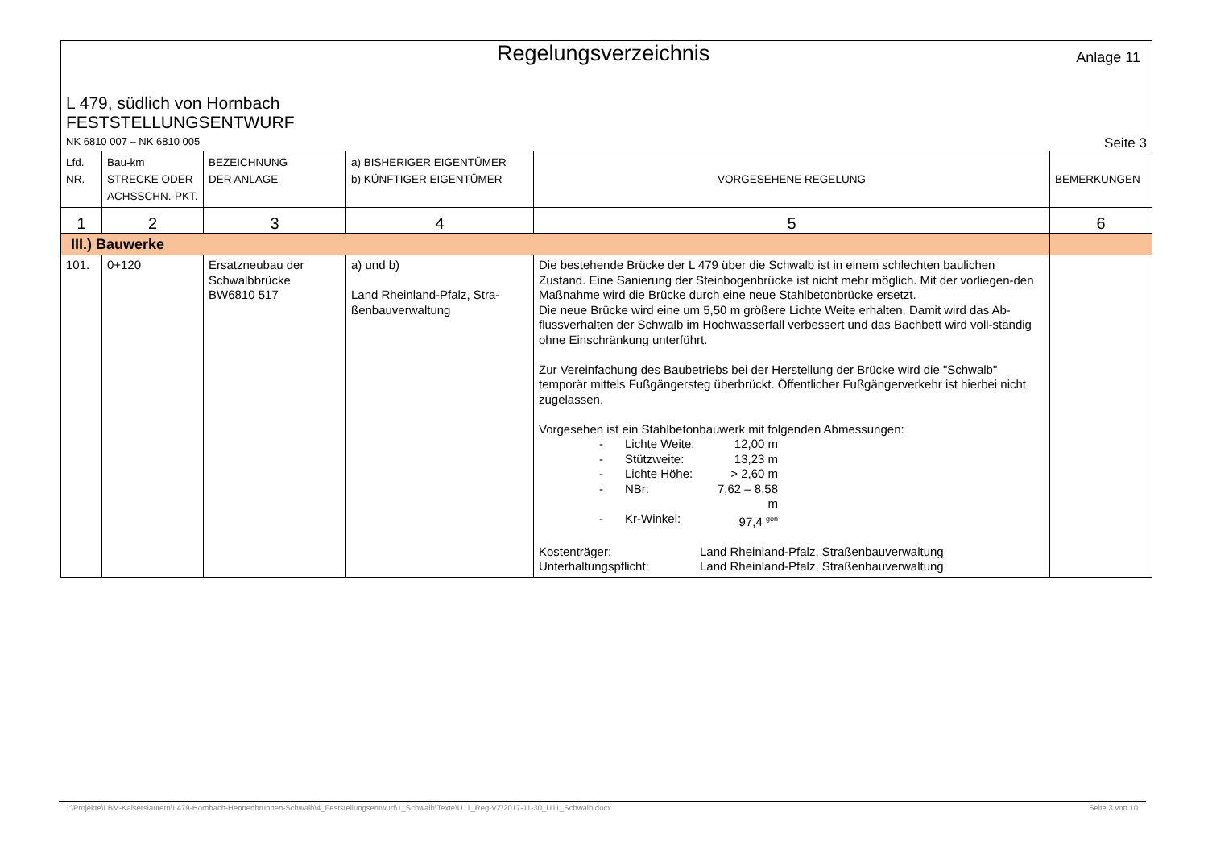Regelungsverzeichnis
Anlage 11
L 479, südlich von Hornbach
FESTSTELLUNGSENTWURF
NK 6810 007 – NK 6810 005 Seite 3
| Lfd. NR. | Bau-km STRECKE ODER ACHSSCHN.-PKT. | BEZEICHNUNG DER ANLAGE | a) BISHERIGER EIGENTÜMER b) KÜNFTIGER EIGENTÜMER | VORGESEHENE REGELUNG | BEMERKUNGEN |
| 1 | 2 | 3 | 4 | 5 | 6 |
| III.) Bauwerke | | | | | |
| 101. | 0+120 | Ersatzneubau der Schwalbbrücke BW6810 517 | a) und b) Land Rheinland-Pfalz, Stra-ßenbauverwaltung | Die bestehende Brücke der L 479 über die Schwalb ist in einem schlechten baulichen Zustand. Eine Sanierung der Steinbogenbrücke ist nicht mehr möglich. Mit der vorliegen-den Maßnahme wird die Brücke durch eine neue Stahlbetonbrücke ersetzt. Die neue Brücke wird eine um 5,50 m größere Lichte Weite erhalten. Damit wird das Ab-flussverhalten der Schwalb im Hochwasserfall verbessert und das Bachbett wird voll-ständig ohne Einschränkung unterführt. Zur Vereinfachung des Baubetriebs bei der Herstellung der Brücke wird die "Schwalb" temporär mittels Fußgängersteg überbrückt. Öffentlicher Fußgängerverkehr ist hierbei nicht zugelassen. Vorgesehen ist ein Stahlbetonbauwerk mit folgenden Abmessungen: - Lichte Weite: 12,00 m - Stützweite: 13,23 m - Lichte Höhe: > 2,60 m - NBr: 7,62 – 8,58 m - Kr-Winkel: 97,4 <sup>gon</sup> Kostenträger: Land Rheinland-Pfalz, Straßenbauverwaltung Unterhaltungspflicht: Land Rheinland-Pfalz, Straßenbauverwaltung | |
I:\Projekte\LBM-Kaiserslautern\L479-Hornbach-Hennenbrunnen-Schwalb\4_Feststellungsentwurf\1_Schwalb\Texte\U11_Reg-VZ\2017-11-30_U11_Schwalb.docx Seite 3 von 10